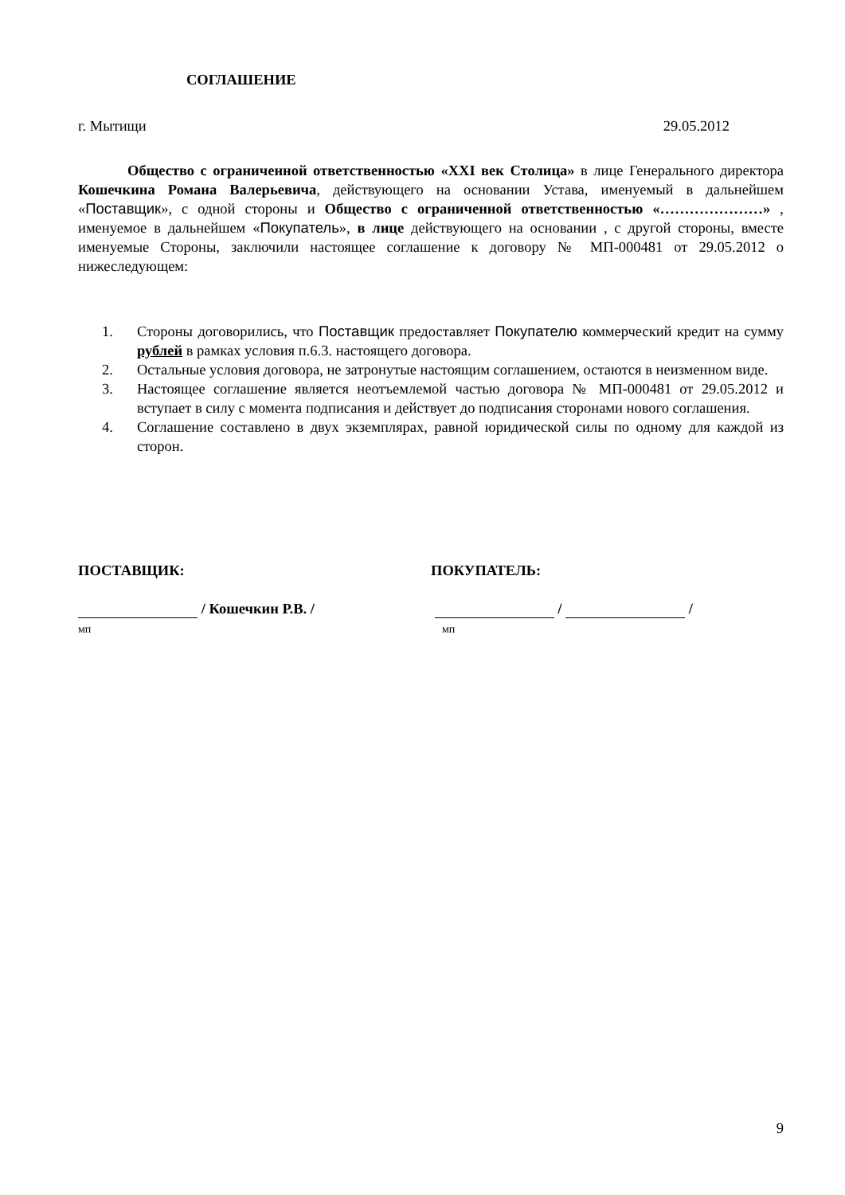СОГЛАШЕНИЕ
г. Мытищи 29.05.2012
Общество с ограниченной ответственностью «XXI век Столица» в лице Генерального директора Кошечкина Романа Валерьевича, действующего на основании Устава, именуемый в дальнейшем «Поставщик», с одной стороны и Общество с ограниченной ответственностью «…………………» , именуемое в дальнейшем «Покупатель», в лице действующего на основании , с другой стороны, вместе именуемые Стороны, заключили настоящее соглашение к договору № МП-000481 от 29.05.2012 о нижеследующем:
1. Стороны договорились, что Поставщик предоставляет Покупателю коммерческий кредит на сумму рублей в рамках условия п.6.3. настоящего договора.
2. Остальные условия договора, не затронутые настоящим соглашением, остаются в неизменном виде.
3. Настоящее соглашение является неотъемлемой частью договора № МП-000481 от 29.05.2012 и вступает в силу с момента подписания и действует до подписания сторонами нового соглашения.
4. Соглашение составлено в двух экземплярах, равной юридической силы по одному для каждой из сторон.
ПОСТАВЩИК:
/ Кошечкин Р.В. /
мп
ПОКУПАТЕЛЬ:
/ /
мп
9